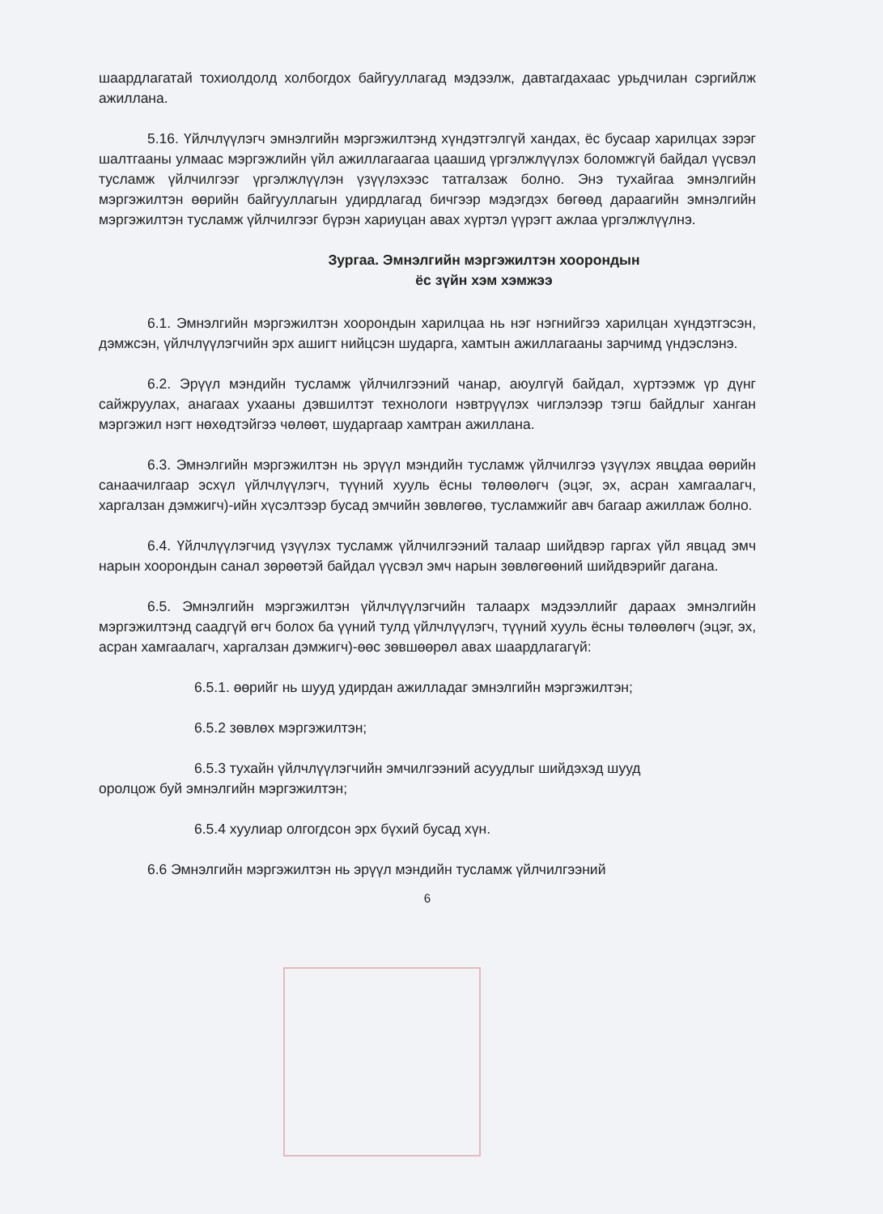шаардлагатай тохиолдолд холбогдох байгууллагад мэдээлж, давтагдахаас урьдчилан сэргийлж ажиллана.
5.16. Үйлчлүүлэгч эмнэлгийн мэргэжилтэнд хүндэтгэлгүй хандах, ёс бусаар харилцах зэрэг шалтгааны улмаас мэргэжлийн үйл ажиллагаагаа цаашид үргэлжлүүлэх боломжгүй байдал үүсвэл тусламж үйлчилгээг үргэлжлүүлэн үзүүлэхээс татгалзаж болно. Энэ тухайгаа эмнэлгийн мэргэжилтэн өөрийн байгууллагын удирдлагад бичгээр мэдэгдэх бөгөөд дараагийн эмнэлгийн мэргэжилтэн тусламж үйлчилгээг бүрэн хариуцан авах хүртэл үүрэгт ажлаа үргэлжлүүлнэ.
Зургаа. Эмнэлгийн мэргэжилтэн хоорондын
ёс зүйн хэм хэмжээ
6.1. Эмнэлгийн мэргэжилтэн хоорондын харилцаа нь нэг нэгнийгээ харилцан хүндэтгэсэн, дэмжсэн, үйлчлүүлэгчийн эрх ашигт нийцсэн шударга, хамтын ажиллагааны зарчимд үндэслэнэ.
6.2. Эрүүл мэндийн тусламж үйлчилгээний чанар, аюулгүй байдал, хүртээмж үр дүнг сайжруулах, анагаах ухааны дэвшилтэт технологи нэвтрүүлэх чиглэлээр тэгш байдлыг ханган мэргэжил нэгт нөхөдтэйгээ чөлөөт, шударгаар хамтран ажиллана.
6.3. Эмнэлгийн мэргэжилтэн нь эрүүл мэндийн тусламж үйлчилгээ үзүүлэх явцдаа өөрийн санаачилгаар эсхүл үйлчлүүлэгч, түүний хууль ёсны төлөөлөгч (эцэг, эх, асран хамгаалагч, харгалзан дэмжигч)-ийн хүсэлтээр бусад эмчийн зөвлөгөө, тусламжийг авч багаар ажиллаж болно.
6.4. Үйлчлүүлэгчид үзүүлэх тусламж үйлчилгээний талаар шийдвэр гаргах үйл явцад эмч нарын хоорондын санал зөрөөтэй байдал үүсвэл эмч нарын зөвлөгөөний шийдвэрийг дагана.
6.5. Эмнэлгийн мэргэжилтэн үйлчлүүлэгчийн талаарх мэдээллийг дараах эмнэлгийн мэргэжилтэнд саадгүй өгч болох ба үүний тулд үйлчлүүлэгч, түүний хууль ёсны төлөөлөгч (эцэг, эх, асран хамгаалагч, харгалзан дэмжигч)-өөс зөвшөөрөл авах шаардлагагүй:
6.5.1. өөрийг нь шууд удирдан ажилладаг эмнэлгийн мэргэжилтэн;
6.5.2 зөвлөх мэргэжилтэн;
6.5.3 тухайн үйлчлүүлэгчийн эмчилгээний асуудлыг шийдэхэд шууд
оролцож буй эмнэлгийн мэргэжилтэн;
6.5.4 хуулиар олгогдсон эрх бүхий бусад хүн.
6.6 Эмнэлгийн мэргэжилтэн нь эрүүл мэндийн тусламж үйлчилгээний
6